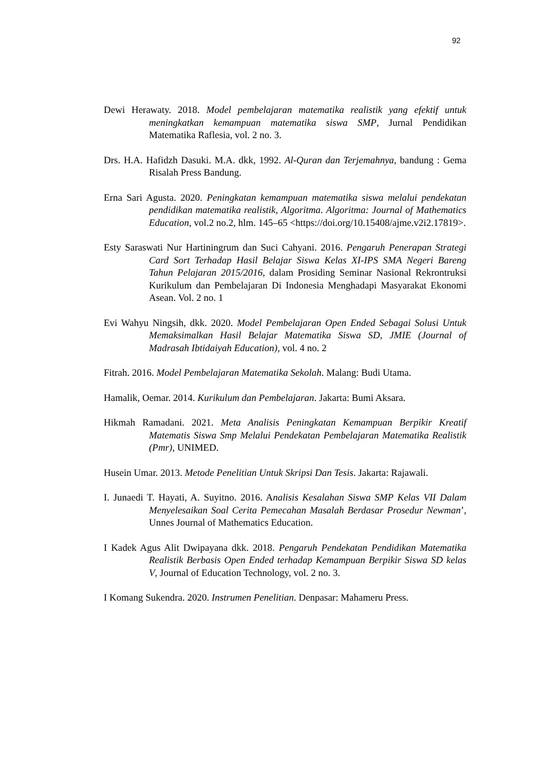92
Dewi Herawaty. 2018. Model pembelajaran matematika realistik yang efektif untuk meningkatkan kemampuan matematika siswa SMP, Jurnal Pendidikan Matematika Raflesia, vol. 2 no. 3.
Drs. H.A. Hafidzh Dasuki. M.A. dkk, 1992. Al-Quran dan Terjemahnya, bandung : Gema Risalah Press Bandung.
Erna Sari Agusta. 2020. Peningkatan kemampuan matematika siswa melalui pendekatan pendidikan matematika realistik, Algoritma. Algoritma: Journal of Mathematics Education, vol.2 no.2, hlm. 145–65 <https://doi.org/10.15408/ajme.v2i2.17819>.
Esty Saraswati Nur Hartiningrum dan Suci Cahyani. 2016. Pengaruh Penerapan Strategi Card Sort Terhadap Hasil Belajar Siswa Kelas XI-IPS SMA Negeri Bareng Tahun Pelajaran 2015/2016, dalam Prosiding Seminar Nasional Rekrontruksi Kurikulum dan Pembelajaran Di Indonesia Menghadapi Masyarakat Ekonomi Asean. Vol. 2 no. 1
Evi Wahyu Ningsih, dkk. 2020. Model Pembelajaran Open Ended Sebagai Solusi Untuk Memaksimalkan Hasil Belajar Matematika Siswa SD, JMIE (Journal of Madrasah Ibtidaiyah Education), vol. 4 no. 2
Fitrah. 2016. Model Pembelajaran Matematika Sekolah. Malang: Budi Utama.
Hamalik, Oemar. 2014. Kurikulum dan Pembelajaran. Jakarta: Bumi Aksara.
Hikmah Ramadani. 2021. Meta Analisis Peningkatan Kemampuan Berpikir Kreatif Matematis Siswa Smp Melalui Pendekatan Pembelajaran Matematika Realistik (Pmr), UNIMED.
Husein Umar. 2013. Metode Penelitian Untuk Skripsi Dan Tesis. Jakarta: Rajawali.
I. Junaedi T. Hayati, A. Suyitno. 2016. Analisis Kesalahan Siswa SMP Kelas VII Dalam Menyelesaikan Soal Cerita Pemecahan Masalah Berdasar Prosedur Newman’, Unnes Journal of Mathematics Education.
I Kadek Agus Alit Dwipayana dkk. 2018. Pengaruh Pendekatan Pendidikan Matematika Realistik Berbasis Open Ended terhadap Kemampuan Berpikir Siswa SD kelas V, Journal of Education Technology, vol. 2 no. 3.
I Komang Sukendra. 2020. Instrumen Penelitian. Denpasar: Mahameru Press.